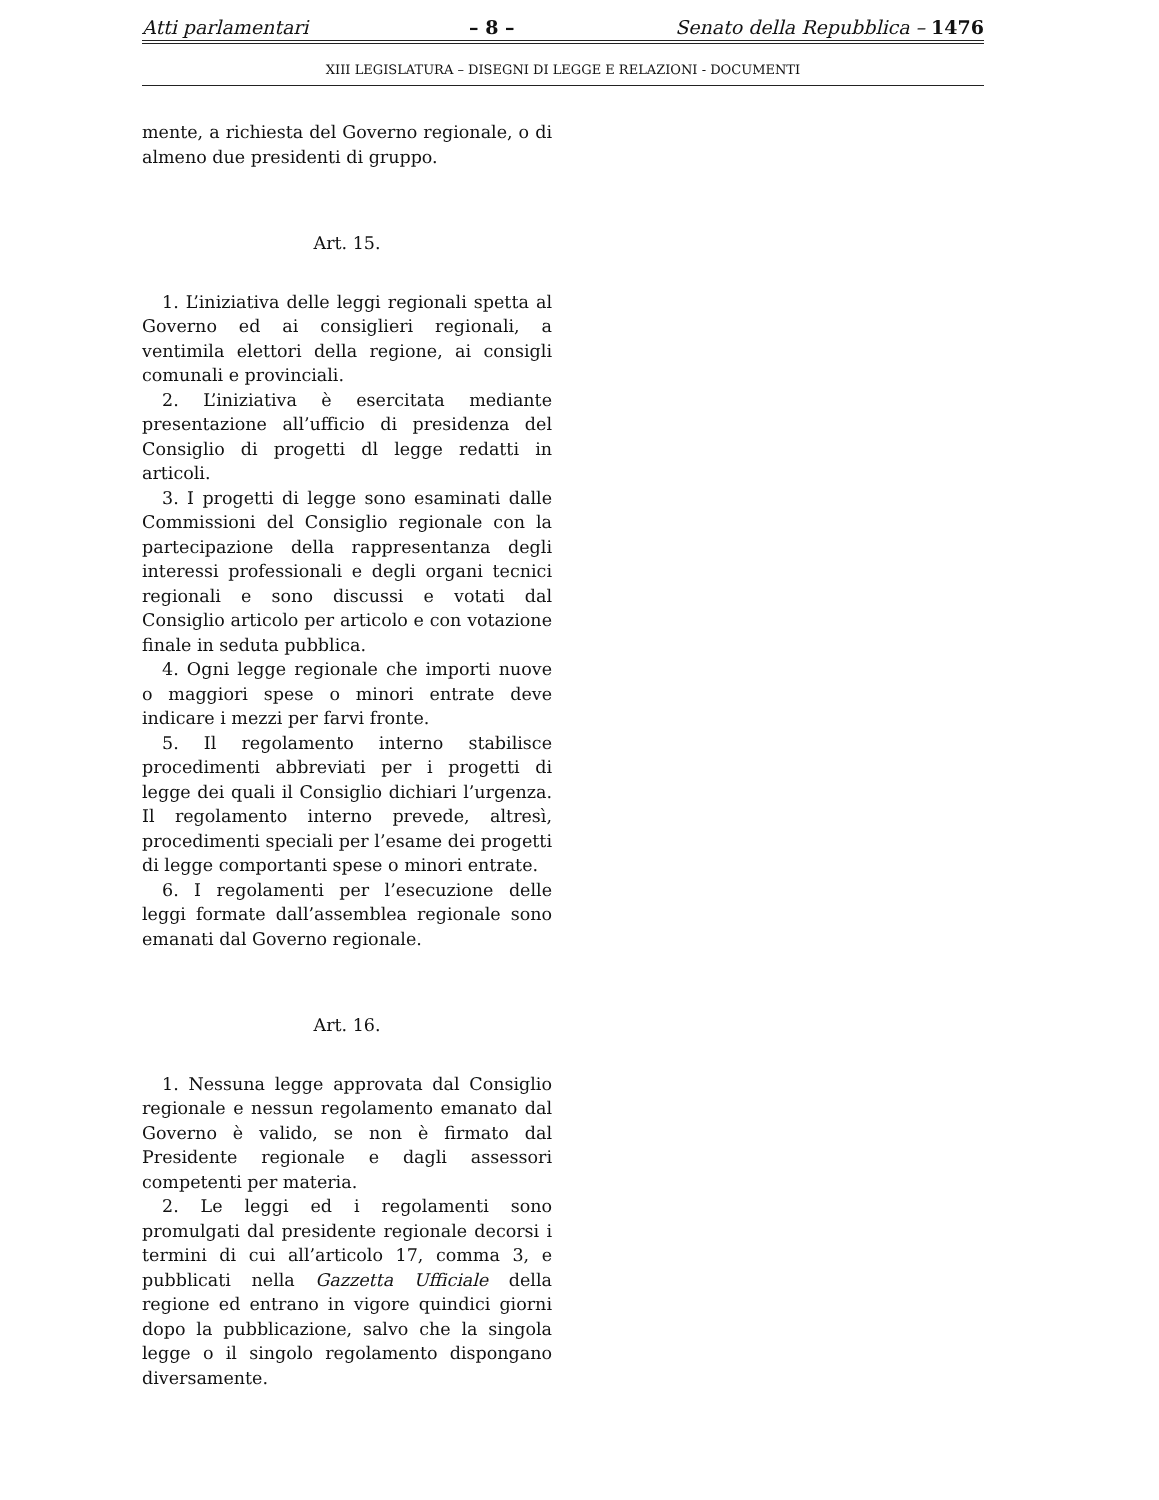Atti parlamentari – 8 – Senato della Repubblica – 1476
XIII LEGISLATURA – DISEGNI DI LEGGE E RELAZIONI - DOCUMENTI
mente, a richiesta del Governo regionale, o di almeno due presidenti di gruppo.
Art. 15.
1. L’iniziativa delle leggi regionali spetta al Governo ed ai consiglieri regionali, a ventimila elettori della regione, ai consigli comunali e provinciali.
2. L’iniziativa è esercitata mediante presentazione all’ufficio di presidenza del Consiglio di progetti dl legge redatti in articoli.
3. I progetti di legge sono esaminati dalle Commissioni del Consiglio regionale con la partecipazione della rappresentanza degli interessi professionali e degli organi tecnici regionali e sono discussi e votati dal Consiglio articolo per articolo e con votazione finale in seduta pubblica.
4. Ogni legge regionale che importi nuove o maggiori spese o minori entrate deve indicare i mezzi per farvi fronte.
5. Il regolamento interno stabilisce procedimenti abbreviati per i progetti di legge dei quali il Consiglio dichiari l’urgenza. Il regolamento interno prevede, altresì, procedimenti speciali per l’esame dei progetti di legge comportanti spese o minori entrate.
6. I regolamenti per l’esecuzione delle leggi formate dall’assemblea regionale sono emanati dal Governo regionale.
Art. 16.
1. Nessuna legge approvata dal Consiglio regionale e nessun regolamento emanato dal Governo è valido, se non è firmato dal Presidente regionale e dagli assessori competenti per materia.
2. Le leggi ed i regolamenti sono promulgati dal presidente regionale decorsi i termini di cui all’articolo 17, comma 3, e pubblicati nella Gazzetta Ufficiale della regione ed entrano in vigore quindici giorni dopo la pubblicazione, salvo che la singola legge o il singolo regolamento dispongano diversamente.